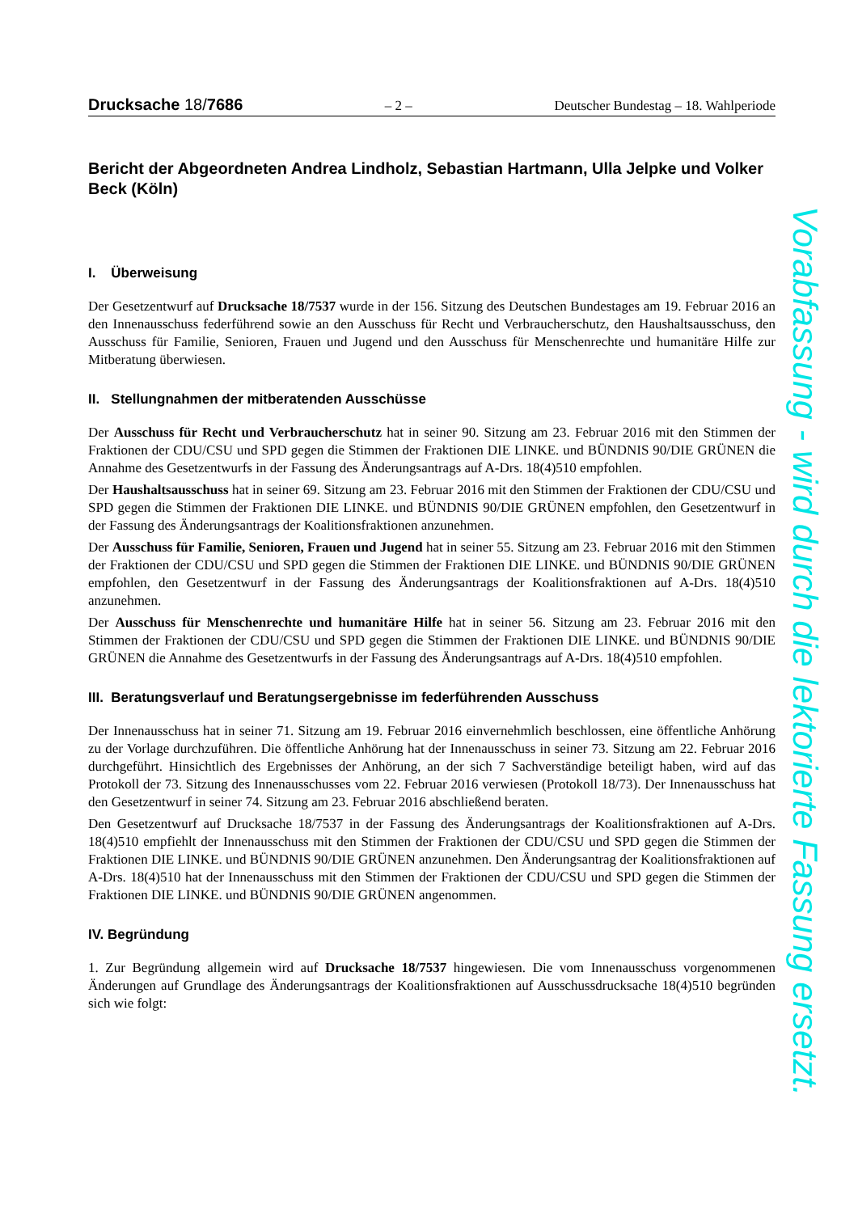Drucksache 18/7686 – 2 – Deutscher Bundestag – 18. Wahlperiode
Bericht der Abgeordneten Andrea Lindholz, Sebastian Hartmann, Ulla Jelpke und Volker Beck (Köln)
I. Überweisung
Der Gesetzentwurf auf Drucksache 18/7537 wurde in der 156. Sitzung des Deutschen Bundestages am 19. Februar 2016 an den Innenausschuss federführend sowie an den Ausschuss für Recht und Verbraucherschutz, den Haushaltsausschuss, den Ausschuss für Familie, Senioren, Frauen und Jugend und den Ausschuss für Menschenrechte und humanitäre Hilfe zur Mitberatung überwiesen.
II. Stellungnahmen der mitberatenden Ausschüsse
Der Ausschuss für Recht und Verbraucherschutz hat in seiner 90. Sitzung am 23. Februar 2016 mit den Stimmen der Fraktionen der CDU/CSU und SPD gegen die Stimmen der Fraktionen DIE LINKE. und BÜNDNIS 90/DIE GRÜNEN die Annahme des Gesetzentwurfs in der Fassung des Änderungsantrags auf A-Drs. 18(4)510 empfohlen.
Der Haushaltsausschuss hat in seiner 69. Sitzung am 23. Februar 2016 mit den Stimmen der Fraktionen der CDU/CSU und SPD gegen die Stimmen der Fraktionen DIE LINKE. und BÜNDNIS 90/DIE GRÜNEN empfohlen, den Gesetzentwurf in der Fassung des Änderungsantrags der Koalitionsfraktionen anzunehmen.
Der Ausschuss für Familie, Senioren, Frauen und Jugend hat in seiner 55. Sitzung am 23. Februar 2016 mit den Stimmen der Fraktionen der CDU/CSU und SPD gegen die Stimmen der Fraktionen DIE LINKE. und BÜNDNIS 90/DIE GRÜNEN empfohlen, den Gesetzentwurf in der Fassung des Änderungsantrags der Koalitionsfraktionen auf A-Drs. 18(4)510 anzunehmen.
Der Ausschuss für Menschenrechte und humanitäre Hilfe hat in seiner 56. Sitzung am 23. Februar 2016 mit den Stimmen der Fraktionen der CDU/CSU und SPD gegen die Stimmen der Fraktionen DIE LINKE. und BÜNDNIS 90/DIE GRÜNEN die Annahme des Gesetzentwurfs in der Fassung des Änderungsantrags auf A-Drs. 18(4)510 empfohlen.
III. Beratungsverlauf und Beratungsergebnisse im federführenden Ausschuss
Der Innenausschuss hat in seiner 71. Sitzung am 19. Februar 2016 einvernehmlich beschlossen, eine öffentliche Anhörung zu der Vorlage durchzuführen. Die öffentliche Anhörung hat der Innenausschuss in seiner 73. Sitzung am 22. Februar 2016 durchgeführt. Hinsichtlich des Ergebnisses der Anhörung, an der sich 7 Sachverständige beteiligt haben, wird auf das Protokoll der 73. Sitzung des Innenausschusses vom 22. Februar 2016 verwiesen (Protokoll 18/73). Der Innenausschuss hat den Gesetzentwurf in seiner 74. Sitzung am 23. Februar 2016 abschließend beraten.
Den Gesetzentwurf auf Drucksache 18/7537 in der Fassung des Änderungsantrags der Koalitionsfraktionen auf A-Drs. 18(4)510 empfiehlt der Innenausschuss mit den Stimmen der Fraktionen der CDU/CSU und SPD gegen die Stimmen der Fraktionen DIE LINKE. und BÜNDNIS 90/DIE GRÜNEN anzunehmen. Den Änderungsantrag der Koalitionsfraktionen auf A-Drs. 18(4)510 hat der Innenausschuss mit den Stimmen der Fraktionen der CDU/CSU und SPD gegen die Stimmen der Fraktionen DIE LINKE. und BÜNDNIS 90/DIE GRÜNEN angenommen.
IV. Begründung
1. Zur Begründung allgemein wird auf Drucksache 18/7537 hingewiesen. Die vom Innenausschuss vorgenommenen Änderungen auf Grundlage des Änderungsantrags der Koalitionsfraktionen auf Ausschussdrucksache 18(4)510 begründen sich wie folgt:
Vorabfassung - wird durch die lektorierte Fassung ersetzt.